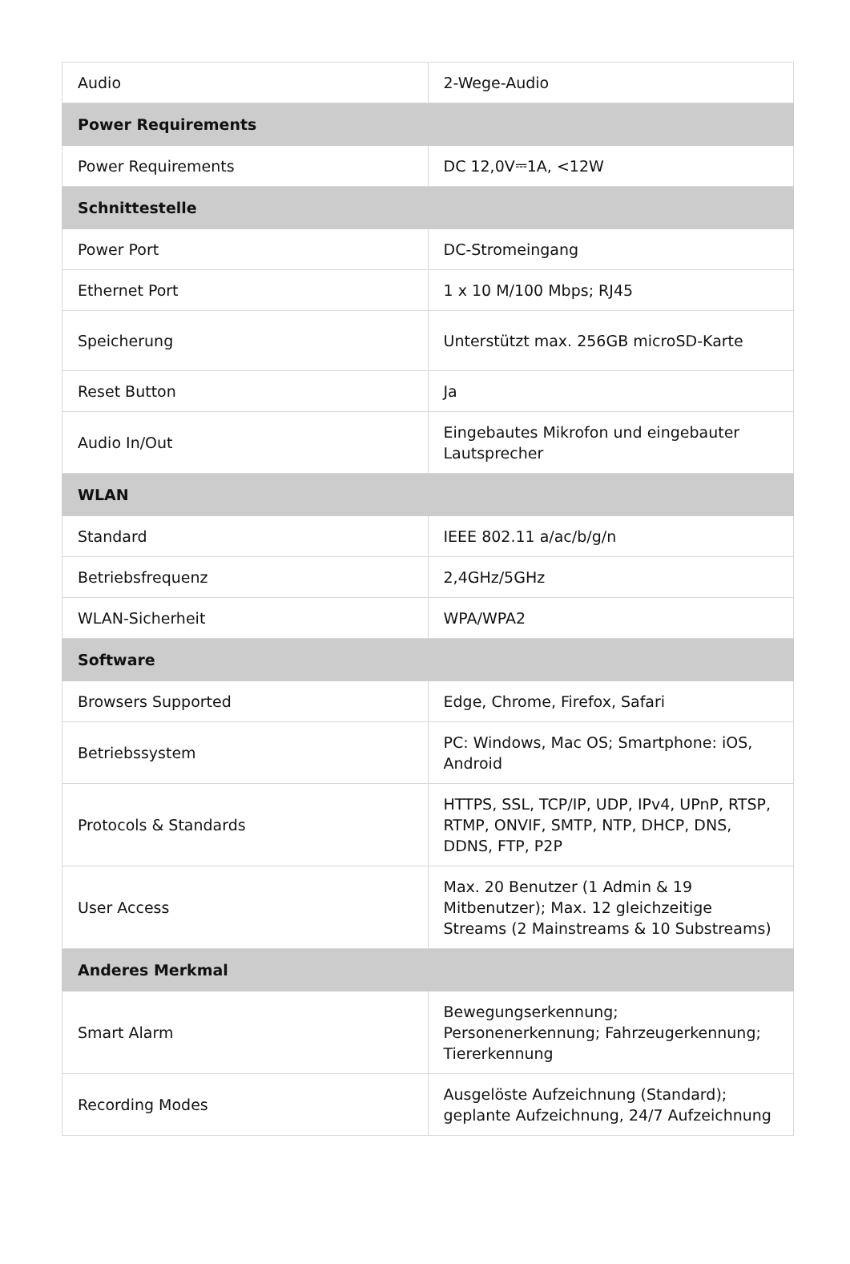| Audio | 2-Wege-Audio |
| Power Requirements | |
| Power Requirements | DC 12,0V⎓1A, <12W |
| Schnittestelle | |
| Power Port | DC-Stromeingang |
| Ethernet Port | 1 x 10 M/100 Mbps; RJ45 |
| Speicherung | Unterstützt max. 256GB microSD-Karte |
| Reset Button | Ja |
| Audio In/Out | Eingebautes Mikrofon und eingebauter Lautsprecher |
| WLAN | |
| Standard | IEEE 802.11 a/ac/b/g/n |
| Betriebsfrequenz | 2,4GHz/5GHz |
| WLAN-Sicherheit | WPA/WPA2 |
| Software | |
| Browsers Supported | Edge, Chrome, Firefox, Safari |
| Betriebssystem | PC: Windows, Mac OS; Smartphone: iOS, Android |
| Protocols & Standards | HTTPS, SSL, TCP/IP, UDP, IPv4, UPnP, RTSP, RTMP, ONVIF, SMTP, NTP, DHCP, DNS, DDNS, FTP, P2P |
| User Access | Max. 20 Benutzer (1 Admin & 19 Mitbenutzer); Max. 12 gleichzeitige Streams (2 Mainstreams & 10 Substreams) |
| Anderes Merkmal | |
| Smart Alarm | Bewegungserkennung; Personenerkennung; Fahrzeugerkennung; Tiererkennung |
| Recording Modes | Ausgelöste Aufzeichnung (Standard); geplante Aufzeichnung, 24/7 Aufzeichnung |